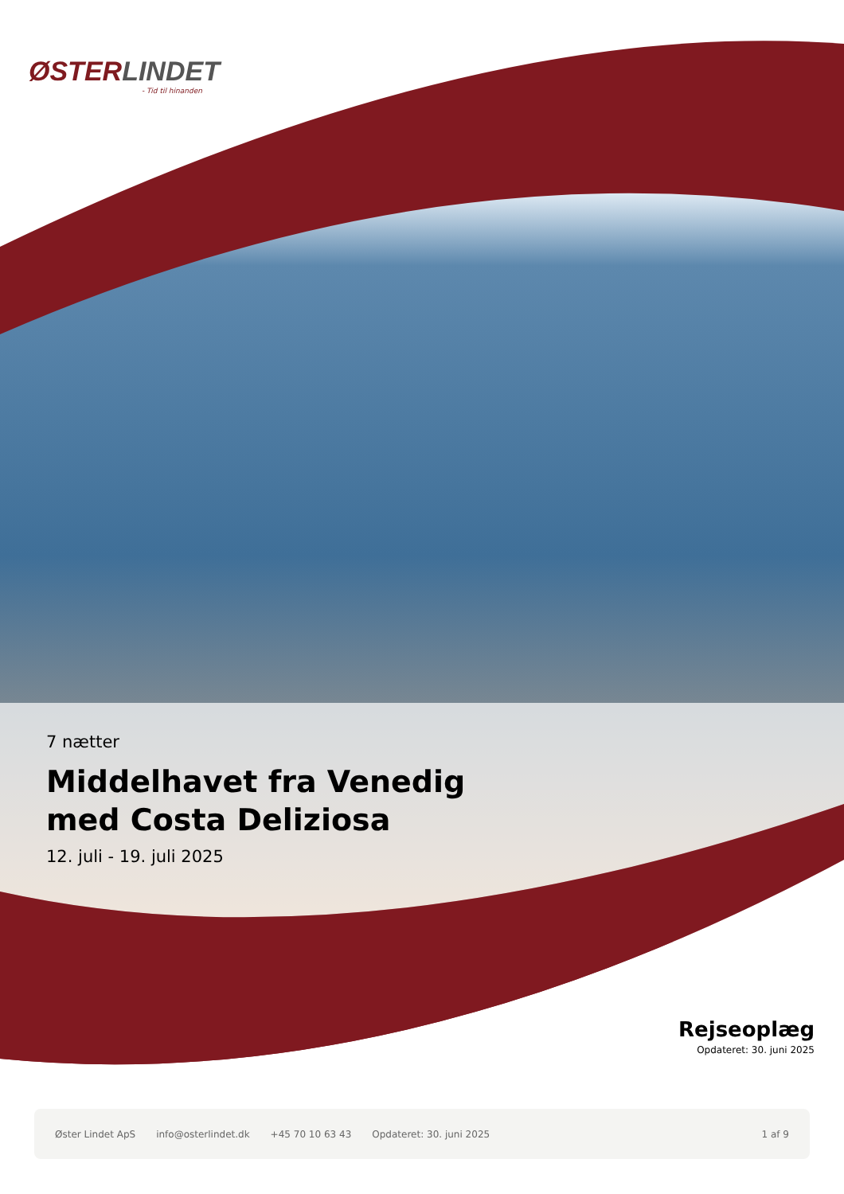ØSTERLINDET
- Tid til hinanden
7 nætter
Middelhavet fra Venedig
med Costa Deliziosa
12. juli - 19. juli 2025
Rejseoplæg
Opdateret: 30. juni 2025
Øster Lindet ApS info@osterlindet.dk +45 70 10 63 43 Opdateret: 30. juni 2025 1 af 9